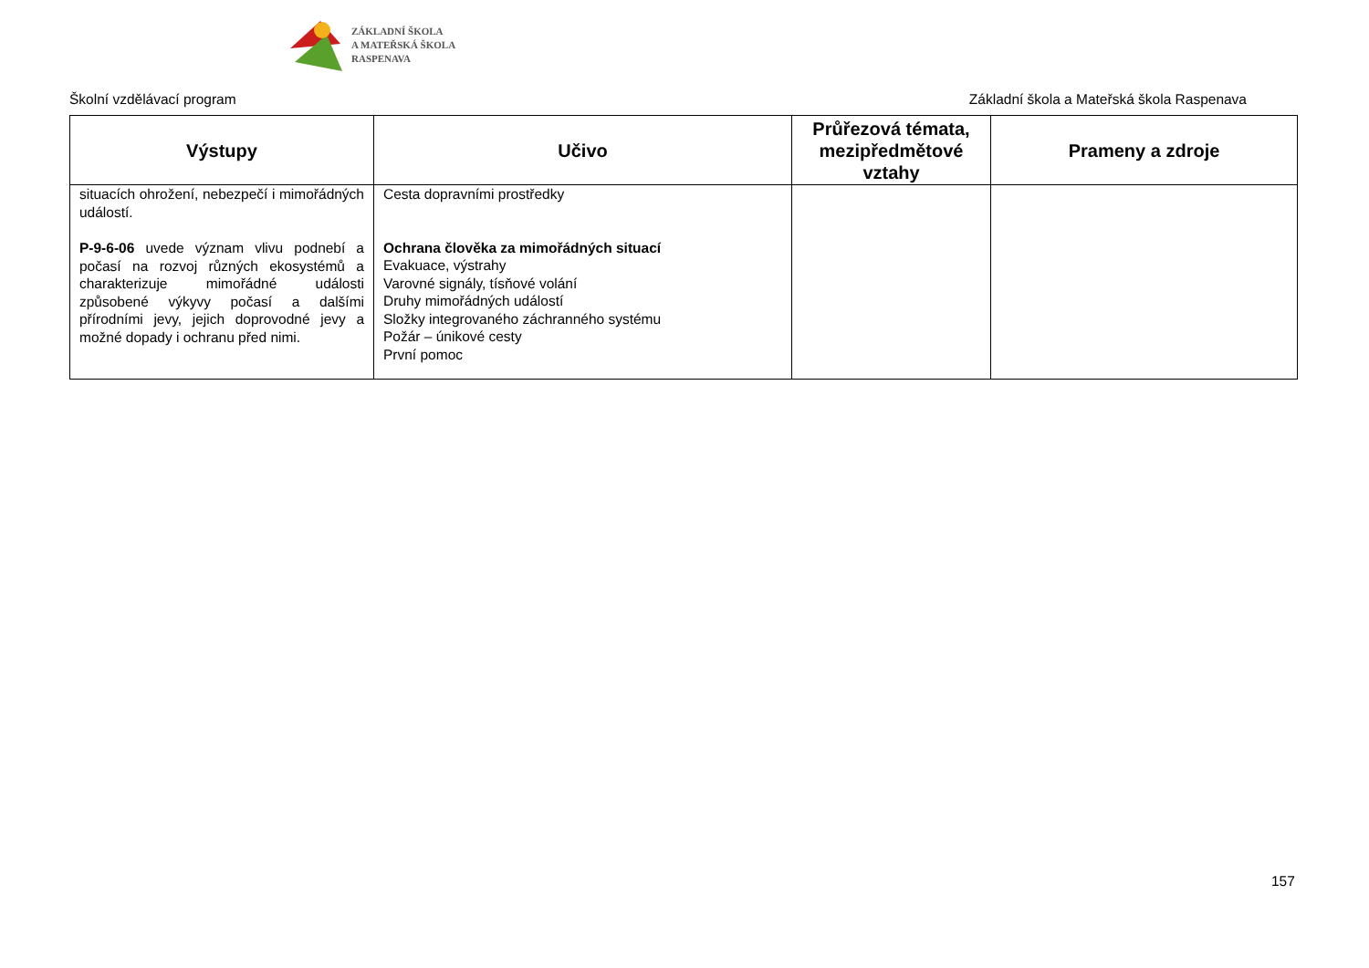ZÁKLADNÍ ŠKOLA
A MATEŘSKÁ ŠKOLA
RASPENAVA
Školní vzdělávací program Základní škola a Mateřská škola Raspenava
| Výstupy | Učivo | Průřezová témata, mezipředmětové vztahy | Prameny a zdroje |
| --- | --- | --- | --- |
| situacích ohrožení, nebezpečí i mimořádných událostí. P-9-6-06 uvede význam vlivu podnebí a počasí na rozvoj různých ekosystémů a charakterizuje mimořádné události způsobené výkyvy počasí a dalšími přírodními jevy, jejich doprovodné jevy a možné dopady i ochranu před nimi. | Cesta dopravními prostředky Ochrana člověka za mimořádných situací Evakuace, výstrahy Varovné signály, tísňové volání Druhy mimořádných událostí Složky integrovaného záchranného systému Požár – únikové cesty První pomoc | | |
157